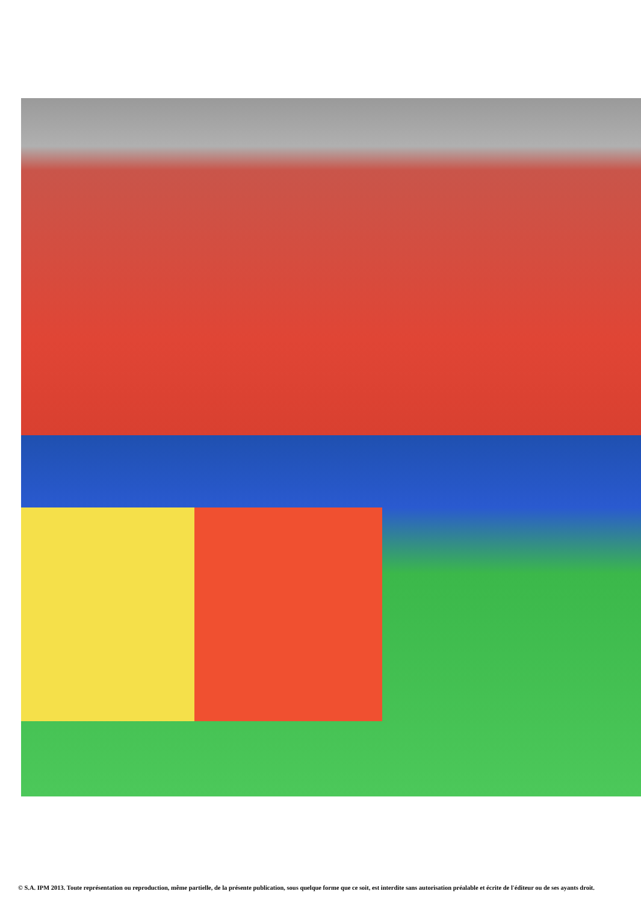© S.A. IPM 2013. Toute représentation ou reproduction, même partielle, de la présente publication, sous quelque forme que ce soit, est interdite sans autorisation préalable et écrite de l'éditeur ou de ses ayants droit.